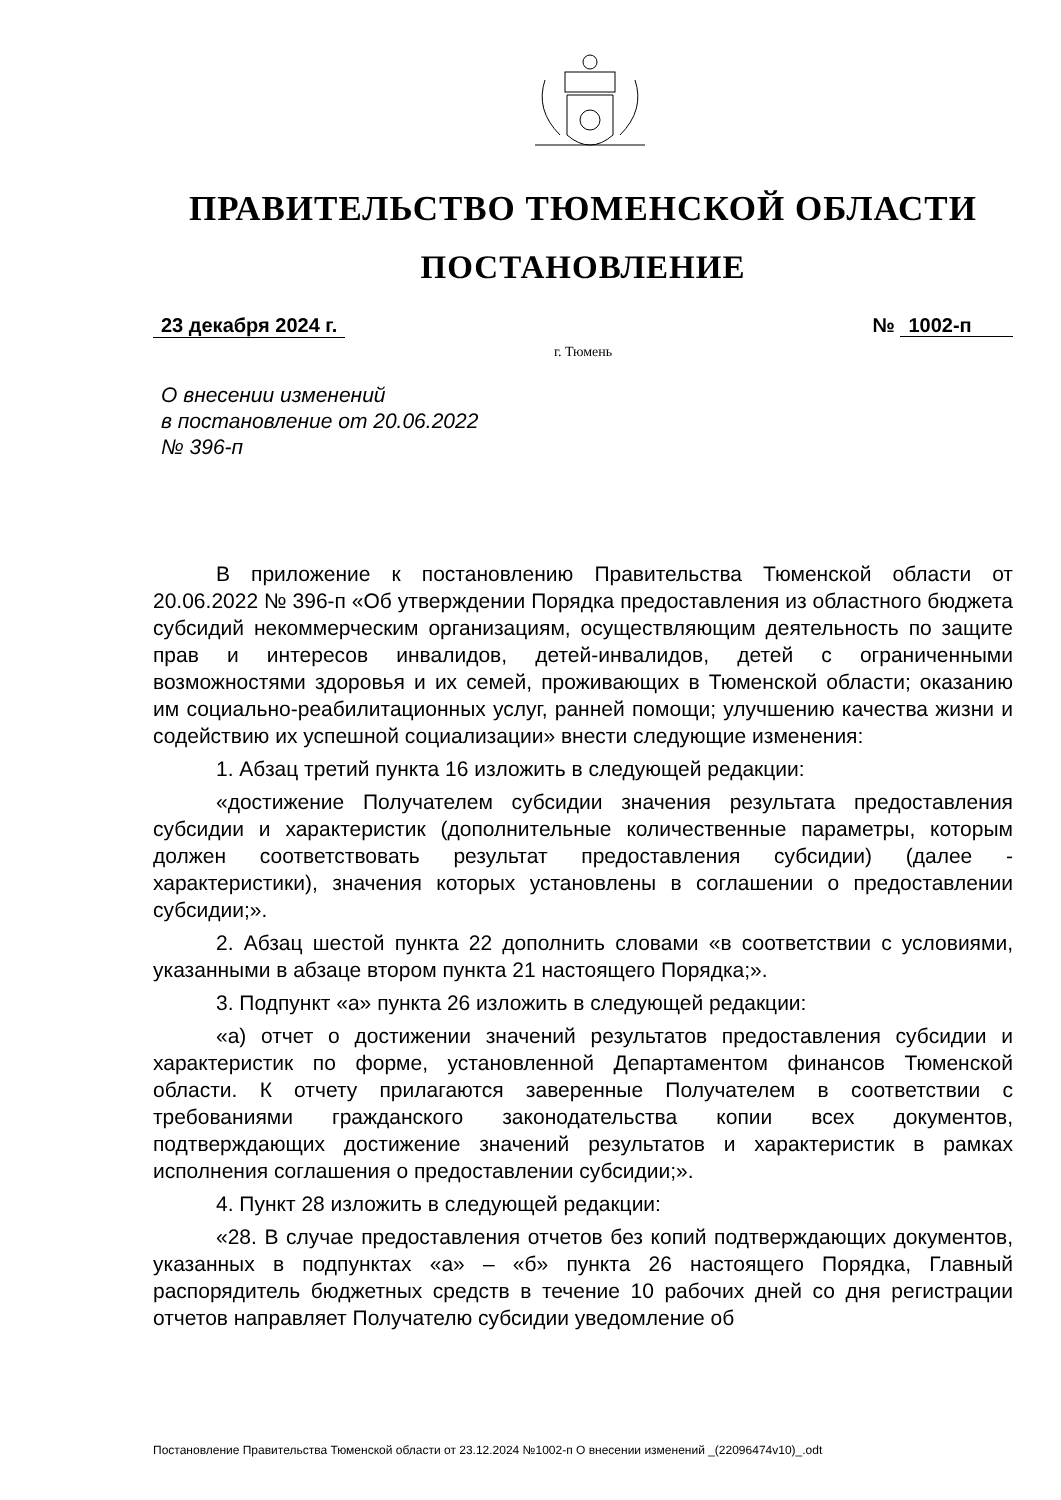ПРАВИТЕЛЬСТВО ТЮМЕНСКОЙ ОБЛАСТИ
ПОСТАНОВЛЕНИЕ
23 декабря 2024 г. № 1002-п
г. Тюмень
О внесении изменений
в постановление от 20.06.2022
№ 396-п
В приложение к постановлению Правительства Тюменской области от 20.06.2022 № 396-п «Об утверждении Порядка предоставления из областного бюджета субсидий некоммерческим организациям, осуществляющим деятельность по защите прав и интересов инвалидов, детей-инвалидов, детей с ограниченными возможностями здоровья и их семей, проживающих в Тюменской области; оказанию им социально-реабилитационных услуг, ранней помощи; улучшению качества жизни и содействию их успешной социализации» внести следующие изменения:
1. Абзац третий пункта 16 изложить в следующей редакции:
«достижение Получателем субсидии значения результата предоставления субсидии и характеристик (дополнительные количественные параметры, которым должен соответствовать результат предоставления субсидии) (далее - характеристики), значения которых установлены в соглашении о предоставлении субсидии;».
2. Абзац шестой пункта 22 дополнить словами «в соответствии с условиями, указанными в абзаце втором пункта 21 настоящего Порядка;».
3. Подпункт «а» пункта 26 изложить в следующей редакции:
«а) отчет о достижении значений результатов предоставления субсидии и характеристик по форме, установленной Департаментом финансов Тюменской области. К отчету прилагаются заверенные Получателем в соответствии с требованиями гражданского законодательства копии всех документов, подтверждающих достижение значений результатов и характеристик в рамках исполнения соглашения о предоставлении субсидии;».
4. Пункт 28 изложить в следующей редакции:
«28. В случае предоставления отчетов без копий подтверждающих документов, указанных в подпунктах «а» – «б» пункта 26 настоящего Порядка, Главный распорядитель бюджетных средств в течение 10 рабочих дней со дня регистрации отчетов направляет Получателю субсидии уведомление об
Постановление Правительства Тюменской области от 23.12.2024 №1002-п О внесении изменений _(22096474v10)_.odt